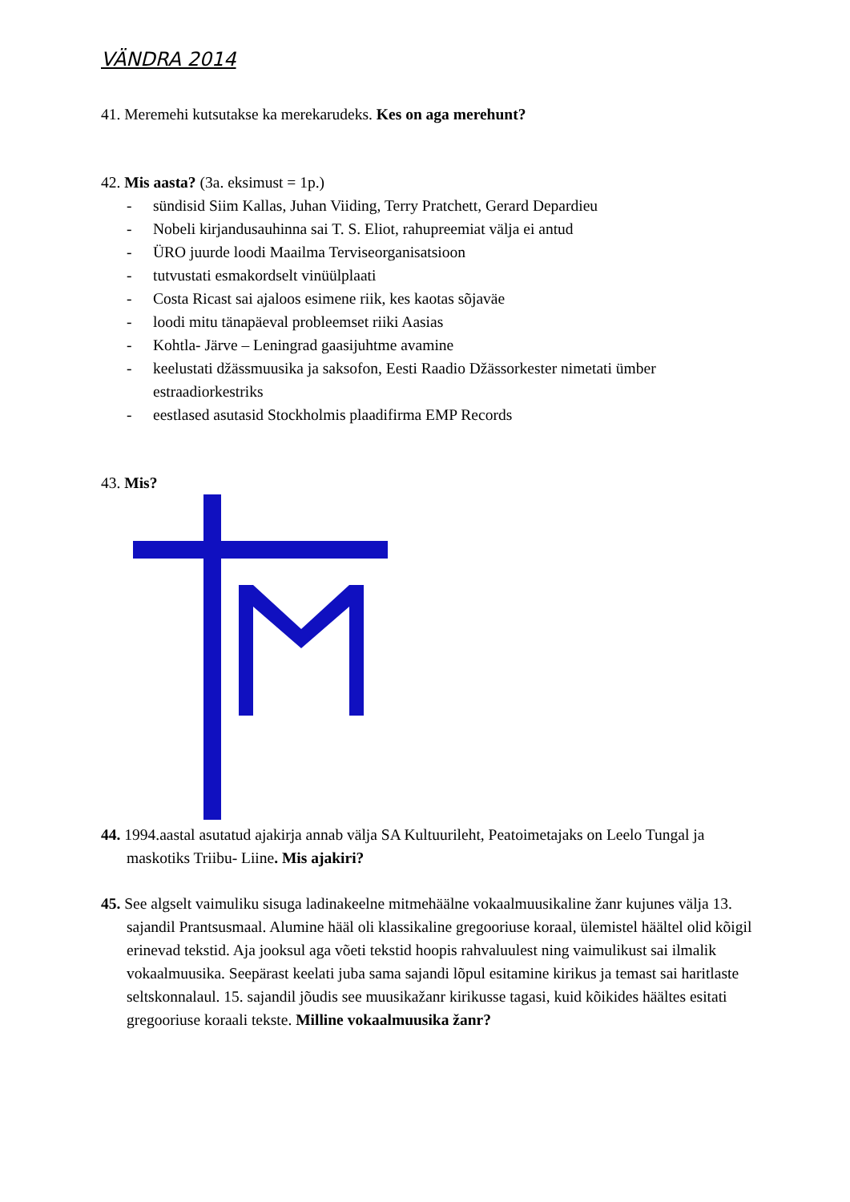VÄNDRA 2014
41. Meremehi kutsutakse ka merekarudeks. Kes on aga merehunt?
42. Mis aasta? (3a. eksimust = 1p.)
- sündisid Siim Kallas, Juhan Viiding, Terry Pratchett, Gerard Depardieu
- Nobeli kirjandusauhinna sai T. S. Eliot, rahupreemiat välja ei antud
- ÜRO juurde loodi Maailma Terviseorganisatsioon
- tutvustati esmakordselt vinüülplaati
- Costa Ricast sai ajaloos esimene riik, kes kaotas sõjaväe
- loodi mitu tänapäeval probleemset riiki Aasias
- Kohtla- Järve – Leningrad gaasijuhtme avamine
- keelustati džässmuusika ja saksofon, Eesti Raadio Džässorkester nimetati ümber estraadiorkestriks
- eestlased asutasid Stockholmis plaadifirma EMP Records
43. Mis?
44. 1994.aastal asutatud ajakirja annab välja SA Kultuurileht, Peatoimetajaks on Leelo Tungal ja maskotiks Triibu- Liine. Mis ajakiri?
45. See algselt vaimuliku sisuga ladinakeelne mitmehäälne vokaalmuusikaline žanr kujunes välja 13. sajandil Prantsusmaal. Alumine hääl oli klassikaline gregooriuse koraal, ülemistel häältel olid kõigil erinevad tekstid. Aja jooksul aga võeti tekstid hoopis rahvaluulest ning vaimulikust sai ilmalik vokaalmuusika. Seepärast keelati juba sama sajandi lõpul esitamine kirikus ja temast sai haritlaste seltskonnalaul. 15. sajandil jõudis see muusikažanr kirikusse tagasi, kuid kõikides häältes esitati gregooriuse koraali tekste. Milline vokaalmuusika žanr?